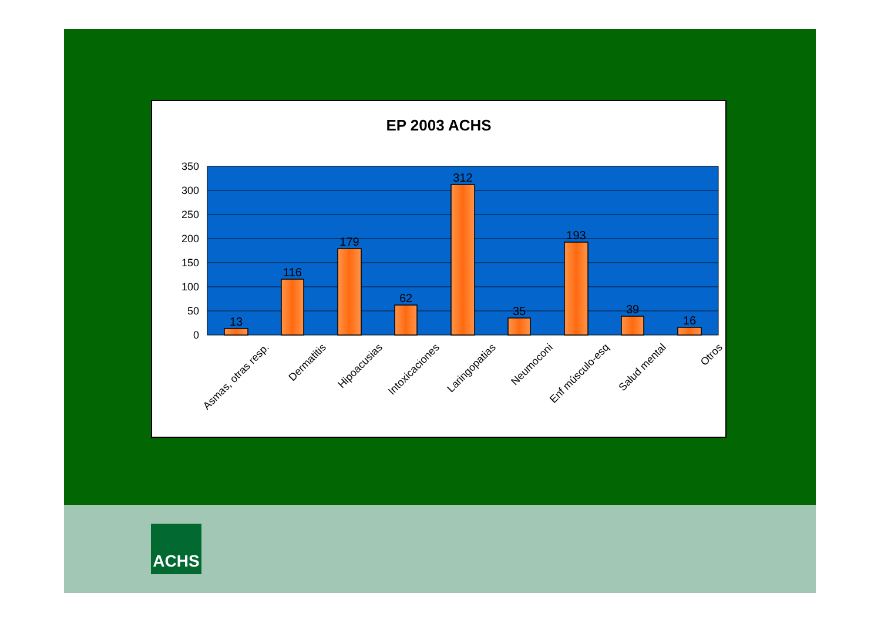EP 2003 ACHS
350
300
250
200
150
100
50
0
13
116
179
62
312
35
193
39
16
Asmas, otras resp.
Dermatitis
Hipoacusias
Intoxicaciones
Laringopatias
Neumoconi
Enf músculo-esq
Salud mental
Otros
ACHS